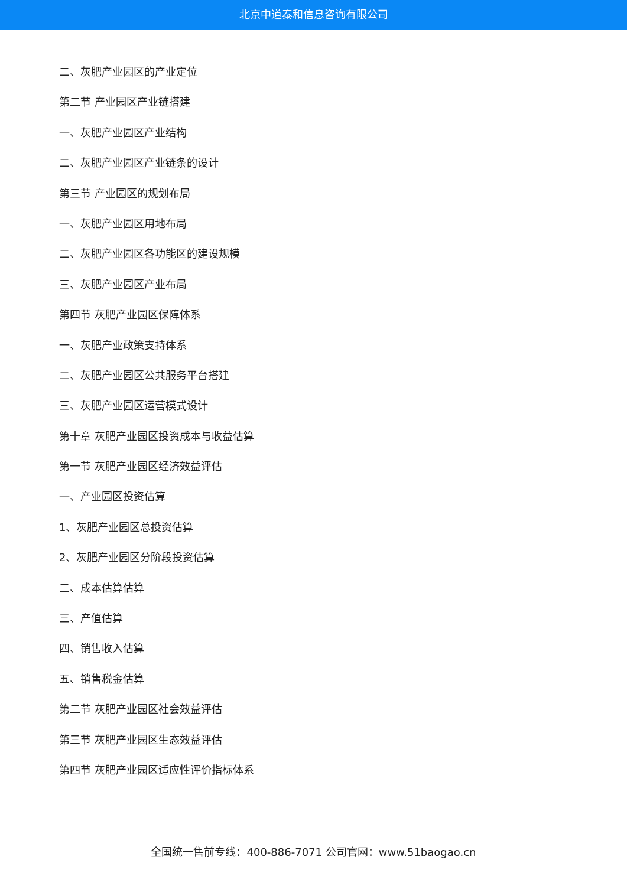北京中道泰和信息咨询有限公司
二、灰肥产业园区的产业定位
第二节 产业园区产业链搭建
一、灰肥产业园区产业结构
二、灰肥产业园区产业链条的设计
第三节 产业园区的规划布局
一、灰肥产业园区用地布局
二、灰肥产业园区各功能区的建设规模
三、灰肥产业园区产业布局
第四节 灰肥产业园区保障体系
一、灰肥产业政策支持体系
二、灰肥产业园区公共服务平台搭建
三、灰肥产业园区运营模式设计
第十章 灰肥产业园区投资成本与收益估算
第一节 灰肥产业园区经济效益评估
一、产业园区投资估算
1、灰肥产业园区总投资估算
2、灰肥产业园区分阶段投资估算
二、成本估算估算
三、产值估算
四、销售收入估算
五、销售税金估算
第二节 灰肥产业园区社会效益评估
第三节 灰肥产业园区生态效益评估
第四节 灰肥产业园区适应性评价指标体系
全国统一售前专线：400-886-7071 公司官网：www.51baogao.cn